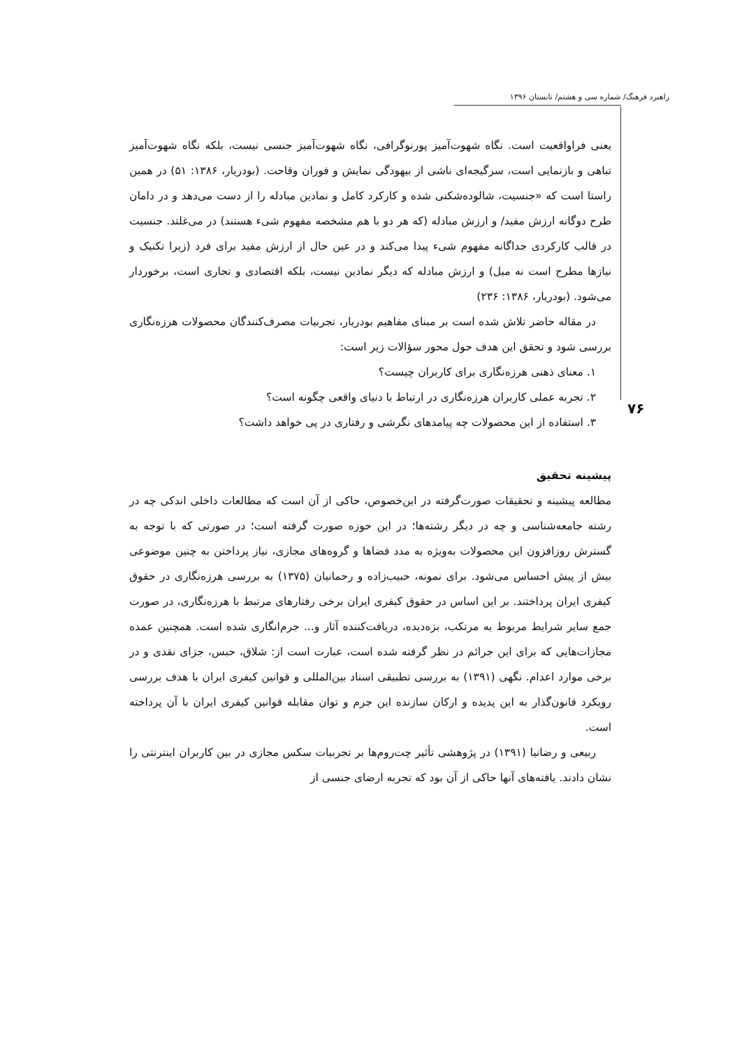راهبرد فرهنگ/ شماره سی و هشتم/ تابستان ۱۳۹۶
۷۶
یعنی فراواقعیت است. نگاه شهوت‌آمیز پورنوگرافی، نگاه شهوت‌آمیز جنسی نیست، بلکه نگاه شهوت‌آمیز تباهی و بازنمایی است، سرگیجه‌ای ناشی از بیهودگی نمایش و فوران وقاحت. (بودریار، ۱۳۸۶: ۵۱) در همین راستا است که «جنسیت، شالوده‌شکنی شده و کارکرد کامل و نمادین مبادله را از دست می‌دهد و در دامان طرح دوگانه ارزش مفید/ و ارزش مبادله (که هر دو با هم مشخصه مفهوم شیء هستند) در می‌غلتد. جنسیت در قالب کارکردی جداگانه مفهوم شیء پیدا می‌کند و در عین حال از ارزش مفید برای فرد (زیرا تکنیک و نیازها مطرح است نه میل) و ارزش مبادله که دیگر نمادین نیست، بلکه اقتصادی و تجاری است، برخوردار می‌شود. (بودریار، ۱۳۸۶: ۲۳۶)
در مقاله حاضر تلاش شده است بر مبنای مفاهیم بودریار، تجربیات مصرف‌کنندگان محصولات هرزه‌نگاری بررسی شود و تحقق این هدف حول محور سؤالات زیر است:
۱. معنای ذهنی هرزه‌نگاری برای کاربران چیست؟
۲. تجربه عملی کاربران هرزه‌نگاری در ارتباط با دنیای واقعی چگونه است؟
۳. استفاده از این محصولات چه پیامدهای نگرشی و رفتاری در پی خواهد داشت؟
پیشینه تحقیق
مطالعه پیشینه و تحقیقات صورت‌گرفته در این‌خصوص، حاکی از آن است که مطالعات داخلی اندکی چه در رشته جامعه‌شناسی و چه در دیگر رشته‌ها؛ در این حوزه صورت گرفته است؛ در صورتی که با توجه به گسترش روزافزون این محصولات به‌ویژه به مدد فضاها و گروه‌های مجازی، نیاز پرداختن به چنین موضوعی بیش از پیش احساس می‌شود. برای نمونه، حبیب‌زاده و رحمانیان (۱۳۷۵) به بررسی هرزه‌نگاری در حقوق کیفری ایران پرداختند. بر این اساس در حقوق کیفری ایران برخی رفتارهای مرتبط با هرزه‌نگاری، در صورت جمع سایر شرایط مربوط به مرتکب، بزه‌دیده، دریافت‌کننده آثار و... جرم‌انگاری شده است. همچنین عمده مجازات‌هایی که برای این جرائم در نظر گرفته شده است، عبارت است از: شلاق، حبس، جزای نقدی و در برخی موارد اعدام. نگهی (۱۳۹۱) به بررسی تطبیقی اسناد بین‌المللی و قوانین کیفری ایران با هدف بررسی رویکرد قانون‌گذار به این پدیده و ارکان سازنده این جرم و توان مقابله قوانین کیفری ایران با آن پرداخته است.
ربیعی و رضانیا (۱۳۹۱) در پژوهشی تأثیر چت‌روم‌ها بر تجربیات سکس مجازی در بین کاربران اینترنتی را نشان دادند. یافته‌های آنها حاکی از آن بود که تجربه ارضای جنسی از